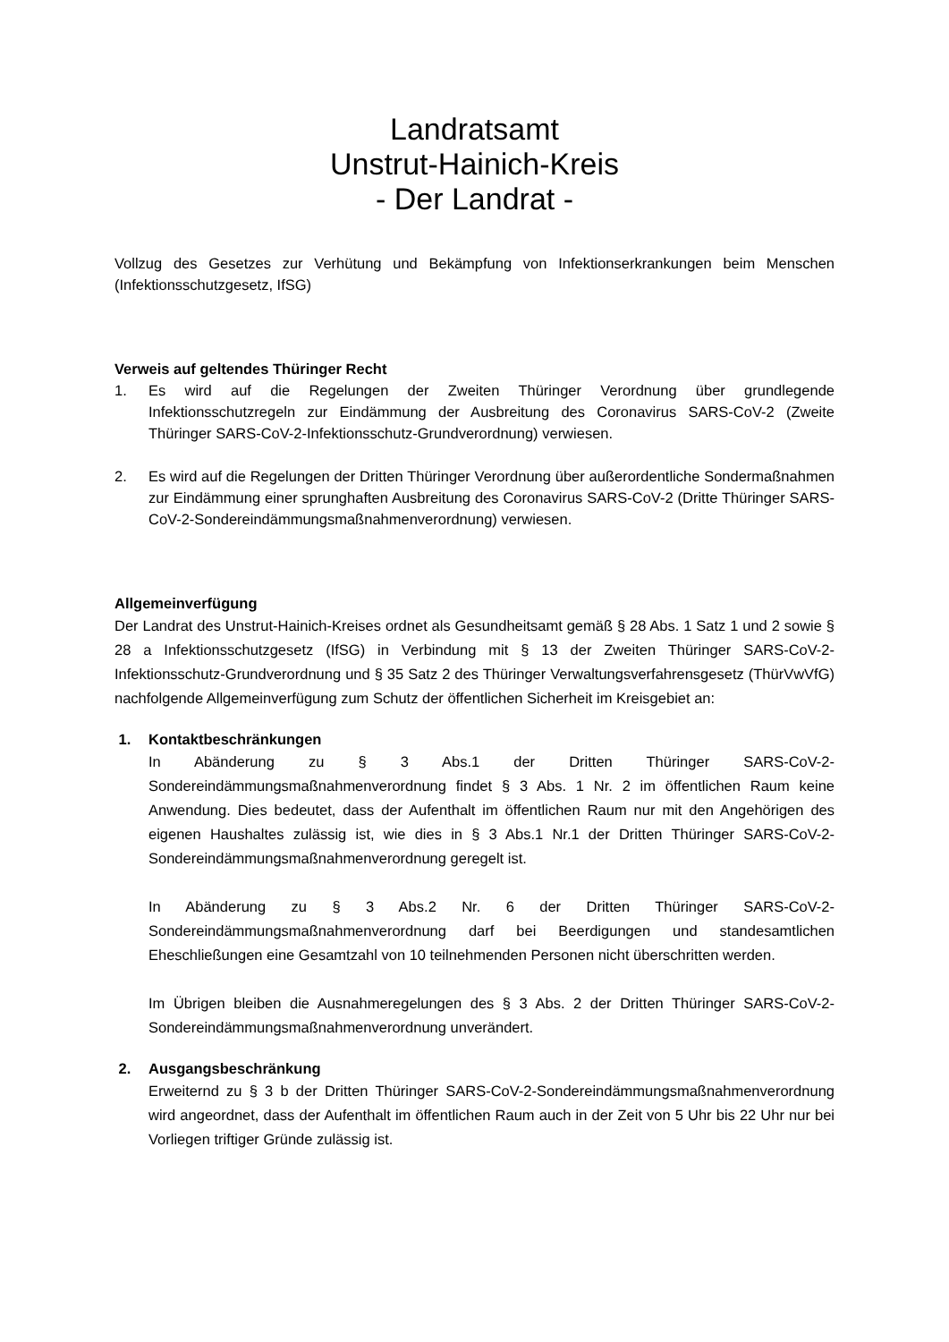Landratsamt
Unstrut-Hainich-Kreis
- Der Landrat -
Vollzug des Gesetzes zur Verhütung und Bekämpfung von Infektionserkrankungen beim Menschen (Infektionsschutzgesetz, IfSG)
Verweis auf geltendes Thüringer Recht
1. Es wird auf die Regelungen der Zweiten Thüringer Verordnung über grundlegende Infektionsschutzregeln zur Eindämmung der Ausbreitung des Coronavirus SARS-CoV-2 (Zweite Thüringer SARS-CoV-2-Infektionsschutz-Grundverordnung) verwiesen.
2. Es wird auf die Regelungen der Dritten Thüringer Verordnung über außerordentliche Sondermaßnahmen zur Eindämmung einer sprunghaften Ausbreitung des Coronavirus SARS-CoV-2 (Dritte Thüringer SARS-CoV-2-Sondereindämmungsmaßnahmenverordnung) verwiesen.
Allgemeinverfügung
Der Landrat des Unstrut-Hainich-Kreises ordnet als Gesundheitsamt gemäß § 28 Abs. 1 Satz 1 und 2 sowie § 28 a Infektionsschutzgesetz (IfSG) in Verbindung mit § 13 der Zweiten Thüringer SARS-CoV-2-Infektionsschutz-Grundverordnung und § 35 Satz 2 des Thüringer Verwaltungsverfahrensgesetz (ThürVwVfG) nachfolgende Allgemeinverfügung zum Schutz der öffentlichen Sicherheit im Kreisgebiet an:
1. Kontaktbeschränkungen
In Abänderung zu § 3 Abs.1 der Dritten Thüringer SARS-CoV-2-Sondereindämmungsmaßnahmenverordnung findet § 3 Abs. 1 Nr. 2 im öffentlichen Raum keine Anwendung. Dies bedeutet, dass der Aufenthalt im öffentlichen Raum nur mit den Angehörigen des eigenen Haushaltes zulässig ist, wie dies in § 3 Abs.1 Nr.1 der Dritten Thüringer SARS-CoV-2-Sondereindämmungsmaßnahmenverordnung geregelt ist.
In Abänderung zu § 3 Abs.2 Nr. 6 der Dritten Thüringer SARS-CoV-2-Sondereindämmungsmaßnahmenverordnung darf bei Beerdigungen und standesamtlichen Eheschließungen eine Gesamtzahl von 10 teilnehmenden Personen nicht überschritten werden.
Im Übrigen bleiben die Ausnahmeregelungen des § 3 Abs. 2 der Dritten Thüringer SARS-CoV-2-Sondereindämmungsmaßnahmenverordnung unverändert.
2. Ausgangsbeschränkung
Erweiternd zu § 3 b der Dritten Thüringer SARS-CoV-2-Sondereindämmungsmaßnahmenverordnung wird angeordnet, dass der Aufenthalt im öffentlichen Raum auch in der Zeit von 5 Uhr bis 22 Uhr nur bei Vorliegen triftiger Gründe zulässig ist.